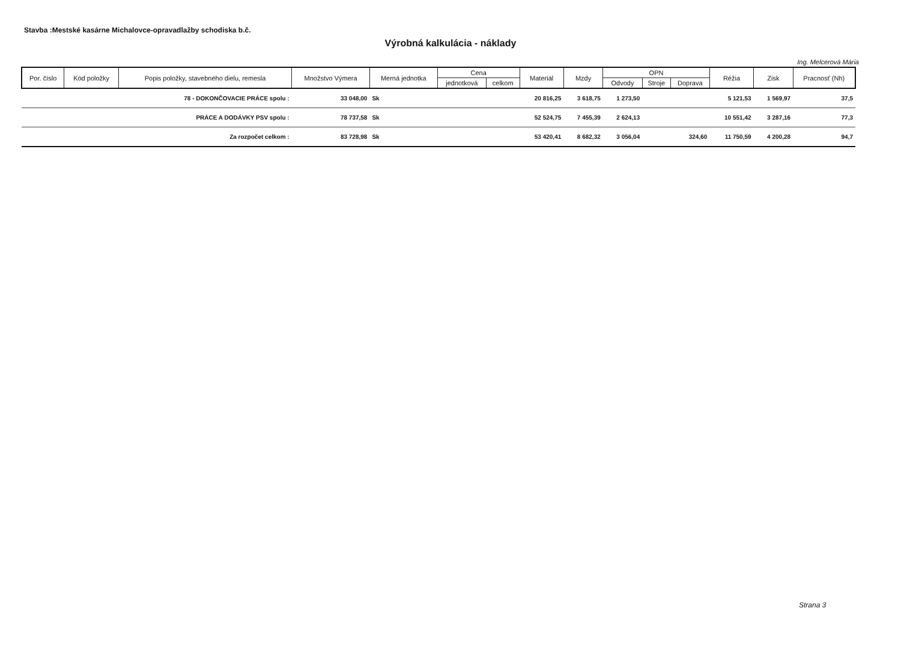Stavba :Mestské kasárne Michalovce-opravadlažby schodiska b.č.
Výrobná kalkulácia - náklady
Ing. Melcerová Mária
| Por. číslo | Kód položky | Popis položky, stavebného dielu, remesla | Množstvo Výmera | Merná jednotka | Cena | | Materiál | Mzdy | OPN | | | Réžia | Zisk | Pracnosť (Nh) |
| --- | --- | --- | --- | --- | --- | --- | --- | --- | --- | --- | --- | --- | --- | --- |
| | | | | | jednotková | celkom | | | Odvody | Stroje | Doprava | | | |
| | | 78 - DOKONČOVACIE PRÁCE spolu : | 33 048,00 | Sk | | | 20 816,25 | 3 618,75 | 1 273,50 | | | 5 121,53 | 1 569,97 | 37,5 |
| | | PRÁCE A DODÁVKY PSV spolu : | 78 737,58 | Sk | | | 52 524,75 | 7 455,39 | 2 624,13 | | | 10 551,42 | 3 287,16 | 77,3 |
| | | Za rozpočet celkom : | 83 728,98 | Sk | | | 53 420,41 | 8 682,32 | 3 056,04 | | 324,60 | 11 750,59 | 4 200,28 | 94,7 |
Strana 3